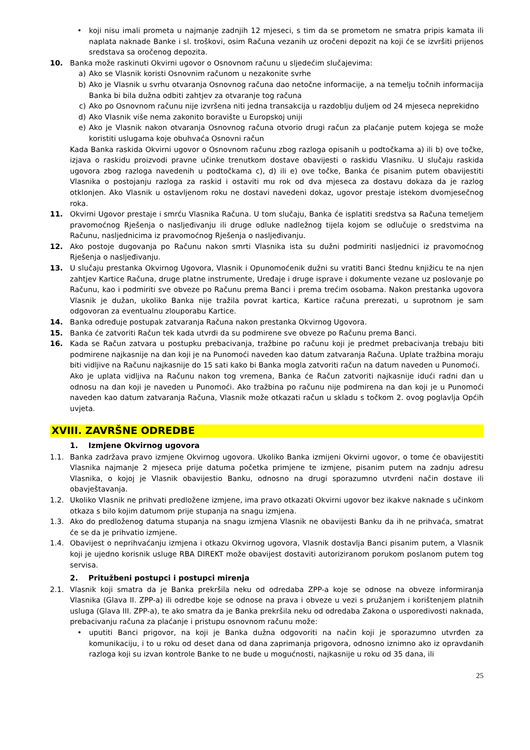• koji nisu imali prometa u najmanje zadnjih 12 mjeseci, s tim da se prometom ne smatra pripis kamata ili naplata naknade Banke i sl. troškovi, osim Računa vezanih uz oročeni depozit na koji će se izvršiti prijenos sredstava sa oročenog depozita.
10. Banka može raskinuti Okvirni ugovor o Osnovnom računu u sljedećim slučajevima:
a) Ako se Vlasnik koristi Osnovnim računom u nezakonite svrhe
b) Ako je Vlasnik u svrhu otvaranja Osnovnog računa dao netočne informacije, a na temelju točnih informacija Banka bi bila dužna odbiti zahtjev za otvaranje tog računa
c) Ako po Osnovnom računu nije izvršena niti jedna transakcija u razdoblju duljem od 24 mjeseca neprekidno
d) Ako Vlasnik više nema zakonito boravište u Europskoj uniji
e) Ako je Vlasnik nakon otvaranja Osnovnog računa otvorio drugi račun za plaćanje putem kojega se može koristiti uslugama koje obuhvaća Osnovni račun
Kada Banka raskida Okvirni ugovor o Osnovnom računu zbog razloga opisanih u podtočkama a) ili b) ove točke, izjava o raskidu proizvodi pravne učinke trenutkom dostave obavijesti o raskidu Vlasniku. U slučaju raskida ugovora zbog razloga navedenih u podtočkama c), d) ili e) ove točke, Banka će pisanim putem obavijestiti Vlasnika o postojanju razloga za raskid i ostaviti mu rok od dva mjeseca za dostavu dokaza da je razlog otklonjen. Ako Vlasnik u ostavljenom roku ne dostavi navedeni dokaz, ugovor prestaje istekom dvomjesečnog roka.
11. Okvirni Ugovor prestaje i smrću Vlasnika Računa. U tom slučaju, Banka će isplatiti sredstva sa Računa temeljem pravomoćnog Rješenja o nasljeđivanju ili druge odluke nadležnog tijela kojom se odlučuje o sredstvima na Računu, nasljednicima iz pravomoćnog Rješenja o nasljeđivanju.
12. Ako postoje dugovanja po Računu nakon smrti Vlasnika ista su dužni podmiriti nasljednici iz pravomoćnog Rješenja o nasljeđivanju.
13. U slučaju prestanka Okvirnog Ugovora, Vlasnik i Opunomoćenik dužni su vratiti Banci štednu knjižicu te na njen zahtjev Kartice Računa, druge platne instrumente, Uređaje i druge isprave i dokumente vezane uz poslovanje po Računu, kao i podmiriti sve obveze po Računu prema Banci i prema trećim osobama. Nakon prestanka ugovora Vlasnik je dužan, ukoliko Banka nije tražila povrat kartica, Kartice računa prerezati, u suprotnom je sam odgovoran za eventualnu zlouporabu Kartice.
14. Banka određuje postupak zatvaranja Računa nakon prestanka Okvirnog Ugovora.
15. Banka će zatvoriti Račun tek kada utvrdi da su podmirene sve obveze po Računu prema Banci.
16. Kada se Račun zatvara u postupku prebacivanja, tražbine po računu koji je predmet prebacivanja trebaju biti podmirene najkasnije na dan koji je na Punomoći naveden kao datum zatvaranja Računa. Uplate tražbina moraju biti vidljive na Računu najkasnije do 15 sati kako bi Banka mogla zatvoriti račun na datum naveden u Punomoći.
Ako je uplata vidljiva na Računu nakon tog vremena, Banka će Račun zatvoriti najkasnije idući radni dan u odnosu na dan koji je naveden u Punomoći. Ako tražbina po računu nije podmirena na dan koji je u Punomoći naveden kao datum zatvaranja Računa, Vlasnik može otkazati račun u skladu s točkom 2. ovog poglavlja Općih uvjeta.
XVIII. ZAVRŠNE ODREDBE
1. Izmjene Okvirnog ugovora
1.1. Banka zadržava pravo izmjene Okvirnog ugovora. Ukoliko Banka izmijeni Okvirni ugovor, o tome će obavijestiti Vlasnika najmanje 2 mjeseca prije datuma početka primjene te izmjene, pisanim putem na zadnju adresu Vlasnika, o kojoj je Vlasnik obavijestio Banku, odnosno na drugi sporazumno utvrđeni način dostave ili obavještavanja.
1.2. Ukoliko Vlasnik ne prihvati predložene izmjene, ima pravo otkazati Okvirni ugovor bez ikakve naknade s učinkom otkaza s bilo kojim datumom prije stupanja na snagu izmjena.
1.3. Ako do predloženog datuma stupanja na snagu izmjena Vlasnik ne obavijesti Banku da ih ne prihvaća, smatrat će se da je prihvatio izmjene.
1.4. Obavijest o neprihvaćanju izmjena i otkazu Okvirnog ugovora, Vlasnik dostavlja Banci pisanim putem, a Vlasnik koji je ujedno korisnik usluge RBA DIREKT može obavijest dostaviti autoriziranom porukom poslanom putem tog servisa.
2. Pritužbeni postupci i postupci mirenja
2.1. Vlasnik koji smatra da je Banka prekršila neku od odredaba ZPP-a koje se odnose na obveze informiranja Vlasnika (Glava II. ZPP-a) ili odredbe koje se odnose na prava i obveze u vezi s pružanjem i korištenjem platnih usluga (Glava III. ZPP-a), te ako smatra da je Banka prekršila neku od odredaba Zakona o usporedivosti naknada, prebacivanju računa za plaćanje i pristupu osnovnom računu može:
• uputiti Banci prigovor, na koji je Banka dužna odgovoriti na način koji je sporazumno utvrđen za komunikaciju, i to u roku od deset dana od dana zaprimanja prigovora, odnosno iznimno ako iz opravdanih razloga koji su izvan kontrole Banke to ne bude u mogućnosti, najkasnije u roku od 35 dana, ili
25